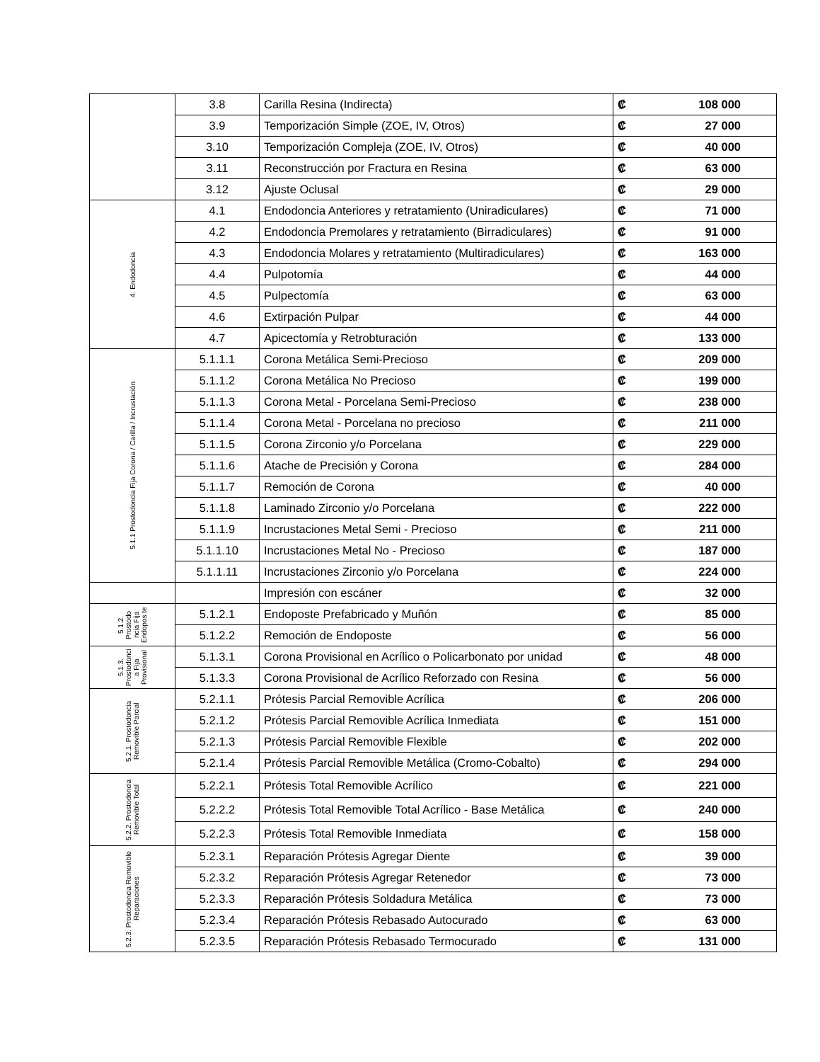| | 3.8 | Carilla Resina (Indirecta) | ₡ | 108 000 |
| | 3.9 | Temporización Simple (ZOE, IV, Otros) | ₡ | 27 000 |
| | 3.10 | Temporización Compleja (ZOE, IV, Otros) | ₡ | 40 000 |
| | 3.11 | Reconstrucción por Fractura en Resina | ₡ | 63 000 |
| | 3.12 | Ajuste Oclusal | ₡ | 29 000 |
| 4. Endodoncia | 4.1 | Endodoncia Anteriores y retratamiento (Uniradiculares) | ₡ | 71 000 |
| | 4.2 | Endodoncia Premolares y retratamiento (Birradiculares) | ₡ | 91 000 |
| | 4.3 | Endodoncia Molares y retratamiento (Multiradiculares) | ₡ | 163 000 |
| | 4.4 | Pulpotomía | ₡ | 44 000 |
| | 4.5 | Pulpectomía | ₡ | 63 000 |
| | 4.6 | Extirpación Pulpar | ₡ | 44 000 |
| | 4.7 | Apicectomía y Retrobturación | ₡ | 133 000 |
| 5.1.1 Prostodoncia Fija Corona / Carilla / Incrustación | 5.1.1.1 | Corona Metálica Semi-Precioso | ₡ | 209 000 |
| | 5.1.1.2 | Corona Metálica No Precioso | ₡ | 199 000 |
| | 5.1.1.3 | Corona Metal - Porcelana Semi-Precioso | ₡ | 238 000 |
| | 5.1.1.4 | Corona Metal - Porcelana no precioso | ₡ | 211 000 |
| | 5.1.1.5 | Corona Zirconio y/o Porcelana | ₡ | 229 000 |
| | 5.1.1.6 | Atache de Precisión y Corona | ₡ | 284 000 |
| | 5.1.1.7 | Remoción de Corona | ₡ | 40 000 |
| | 5.1.1.8 | Laminado Zirconio y/o Porcelana | ₡ | 222 000 |
| | 5.1.1.9 | Incrustaciones Metal Semi - Precioso | ₡ | 211 000 |
| | 5.1.1.10 | Incrustaciones Metal No - Precioso | ₡ | 187 000 |
| | 5.1.1.11 | Incrustaciones Zirconio y/o Porcelana | ₡ | 224 000 |
| | | Impresión con escáner | ₡ | 32 000 |
| 5.1.2. Prostodo ncia Fija Endopos te | 5.1.2.1 | Endoposte Prefabricado y Muñón | ₡ | 85 000 |
| | 5.1.2.2 | Remoción de Endoposte | ₡ | 56 000 |
| 5.1.3. Prostodonci a Fija Provisional | 5.1.3.1 | Corona Provisional en Acrílico o Policarbonato por unidad | ₡ | 48 000 |
| | 5.1.3.3 | Corona Provisional de Acrílico Reforzado con Resina | ₡ | 56 000 |
| 5.2.1. Prostodoncia Removible Parcial | 5.2.1.1 | Prótesis Parcial Removible Acrílica | ₡ | 206 000 |
| | 5.2.1.2 | Prótesis Parcial Removible Acrílica Inmediata | ₡ | 151 000 |
| | 5.2.1.3 | Prótesis Parcial Removible Flexible | ₡ | 202 000 |
| | 5.2.1.4 | Prótesis Parcial Removible Metálica (Cromo-Cobalto) | ₡ | 294 000 |
| 5.2.2. Prostodoncia Removible Total | 5.2.2.1 | Prótesis Total Removible Acrílico | ₡ | 221 000 |
| | 5.2.2.2 | Prótesis Total Removible Total Acrílico - Base Metálica | ₡ | 240 000 |
| | 5.2.2.3 | Prótesis Total Removible Inmediata | ₡ | 158 000 |
| 5.2.3. Prostodoncia Removible Reparaciones | 5.2.3.1 | Reparación Prótesis Agregar Diente | ₡ | 39 000 |
| | 5.2.3.2 | Reparación Prótesis Agregar Retenedor | ₡ | 73 000 |
| | 5.2.3.3 | Reparación Prótesis Soldadura Metálica | ₡ | 73 000 |
| | 5.2.3.4 | Reparación Prótesis Rebasado Autocurado | ₡ | 63 000 |
| | 5.2.3.5 | Reparación Prótesis Rebasado Termocurado | ₡ | 131 000 |